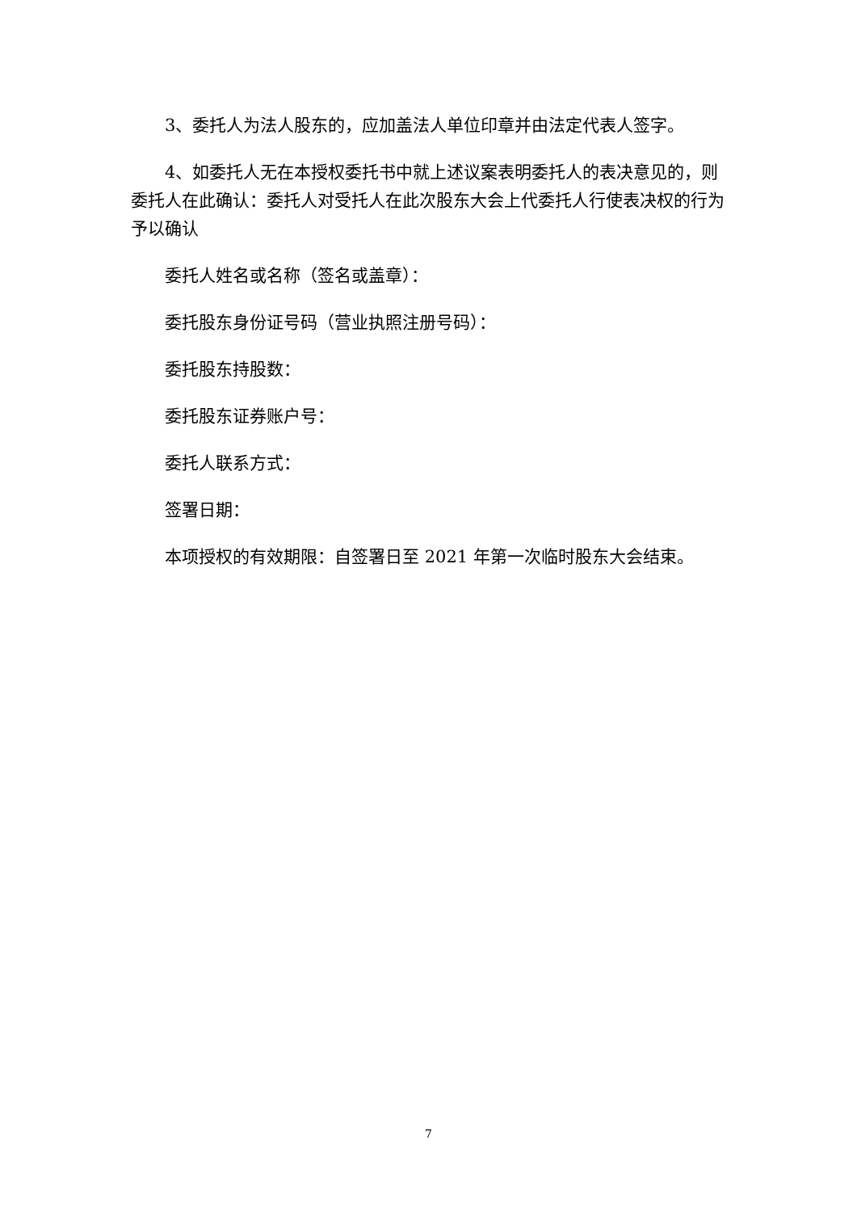3、委托人为法人股东的，应加盖法人单位印章并由法定代表人签字。
4、如委托人无在本授权委托书中就上述议案表明委托人的表决意见的，则委托人在此确认：委托人对受托人在此次股东大会上代委托人行使表决权的行为予以确认
委托人姓名或名称（签名或盖章）：
委托股东身份证号码（营业执照注册号码）：
委托股东持股数：
委托股东证券账户号：
委托人联系方式：
签署日期：
本项授权的有效期限：自签署日至 2021 年第一次临时股东大会结束。
7